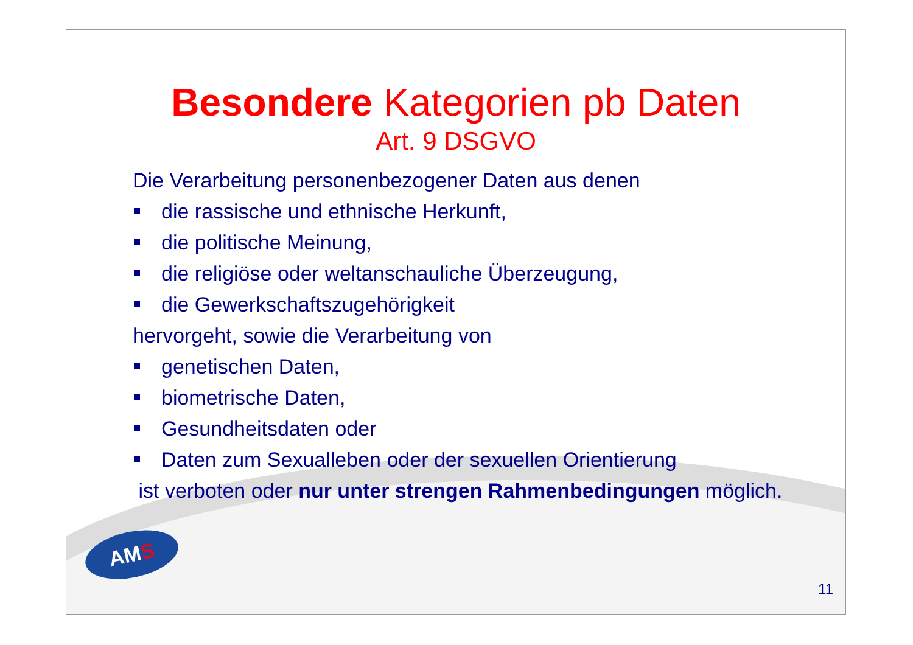Besondere Kategorien pb Daten
Art. 9 DSGVO
Die Verarbeitung personenbezogener Daten aus denen
die rassische und ethnische Herkunft,
die politische Meinung,
die religiöse oder weltanschauliche Überzeugung,
die Gewerkschaftszugehörigkeit
hervorgeht, sowie die Verarbeitung von
genetischen Daten,
biometrische Daten,
Gesundheitsdaten oder
Daten zum Sexualleben oder der sexuellen Orientierung
ist verboten oder nur unter strengen Rahmenbedingungen möglich.
AMS
11